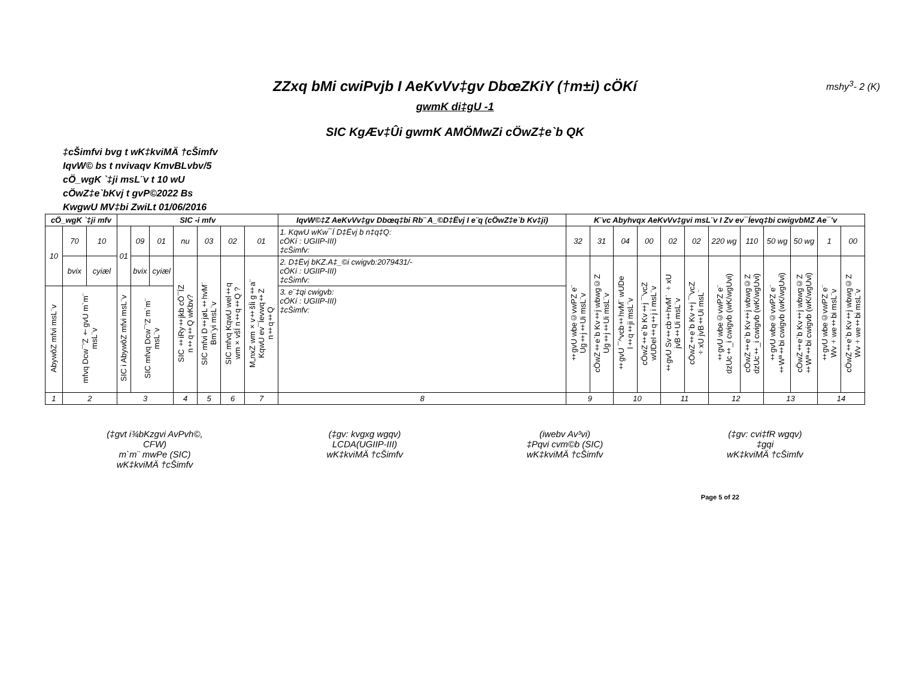mshy<sup>3</sup>- 2 (K)
ZZxq bMi cwiPvjb I AeKvVv‡gv DbœZKiY (†m±i) cÖKí
gwmK di‡gU -1
SIC KgÆv‡Ûi gwmK AMÖMwZi cÖwZ‡e`b QK
‡cŠimfvi bvg t wK‡kviMÄ †cŠimfv
IqvW© bs t nvivaqv KmvBLvbv/5
cÖ_wgK `‡ji msL¨v t 10 wU
cÖwZ‡e`bKvj t gvP©2022 Bs
KwgwU MV‡bi ZwiLt 01/06/2016
| cÖ_wgK `‡ji mfv | | | SIC -i mfv | | | | | | | IqvW©‡Z AeKvVv‡gv Dbœq‡bi Rb¨ A_©D‡Ëvj I e¨q (cÖwZ‡e`b Kv‡ji) | K¨vc Abyhvqx AeKvVv‡gvi msL¨v I Zv ev¯Íevq‡bi cwigvbMZ Ae¯'v | | | | | | | | | | | |
| --- | --- | --- | --- | --- | --- | --- | --- | --- | --- | --- | --- | --- | --- | --- | --- | --- | --- | --- | --- | --- | --- | --- |
| 10 | 70 | 10 | 01 | 09 | 01 | nu | 03 | 02 | 01 | 1. KqwU wKw¯Í D‡Ëvj b n‡q‡Q: cÖKí : UGIIP-III) ‡cŠimfv: | 32 | 31 | 04 | 00 | 02 | 02 | 220 wg | 110 | 50 wg | 50 wg | 1 | 00 |
| | bvix | cyiæl | | bvix | cyiæl | SIC ‡iRy‡jkb cÖ¯ÍZ n‡q‡Q wKbv? | SIC mfvi D‡jøL‡hvM¨ Bm¨yi msL¨v | SIC mfvq KqwU wel‡q wm×všÍ n‡q‡Q ? | M„nxZ wm×v‡šÍi g‡a¨ KqwU ev¯Íevwq‡Z n‡q‡Q | 2. D‡Ëvj bKZ.A‡_©i cwigvb:2079431/- cÖKí : UGIIP-III) ‡cŠimfv: | ‡gvU wbe©vwPZ e¨ Ug‡j‡Ui msL¨v | cÖwZ‡e`b Kv‡j wbwg©Z Ug‡j‡Ui msL¨v | ‡gvU ¯^vcb‡hvM¨ wUDe I‡q‡ji msL¨v | cÖwZ‡e`b Kv‡j ¯’vcZ wUDeI‡q‡j i msL¨v | ‡gvU Sv‡cb‡hvM¨ ÷xU jvB‡Ui msL¨v | cÖwZ‡e`b Kv‡j ¯'vcZ ÷xU jvB‡Ui msL¨ | ‡gvU wbe©vwPZ e¨ dzUc‡_i cwigvb (wK/wgUvi) | cÖwZ‡e`b Kv‡j wbwg©Z dzUc‡_i cwigvb (wK/wgUvi) | ‡gvU wbe©vwPZ e¨ ‡Wª‡bi cwigvb (wK/wgUvi) | cÖwZ‡e`b Kv‡j wbwg©Z ‡Wª‡bi cwigvb (wK/wgUvi) | ‡gvU wbe©vwPZ e¨ Wv÷we‡bi msL¨v | cÖwZ‡e`b Kv‡j wbwg©Z Wv÷we‡bi msL¨v |
| AbywôZ mfvi msL¨v | mfvq Dcw¯'Z †gvU m`m¨ msL¨v | | SIC i AbywôZ mfvi msL¨v | SIC mfvq Dcw¯'Z m`m¨ msL¨v | | | | | | 3. e¨‡qi cwigvb: cÖKí : UGIIP-III) ‡cŠimfv: | | | | | | | | | | | | |
| 1 | 2 | | 3 | | | 4 | 5 | 6 | 7 | 8 | 9 | | 10 | | 11 | | 12 | | 13 | | 14 | |
(‡gvt i¾bKzgvi AvPvh©,
CFW)
m`m¨ mwPe (SIC)
wK‡kviMÄ †cŠimfv
(‡gv: kvgxg wgqv)
LCDA(UGIIP-III)
wK‡kviMÄ †cŠimfv
(iwebv Av³vi)
‡Pqvi cvm©b (SIC)
wK‡kviMÄ †cŠimfv
(‡gv: cvi‡fR wgqv)
‡gqi
wK‡kviMÄ †cŠimfv
Page 5 of 22